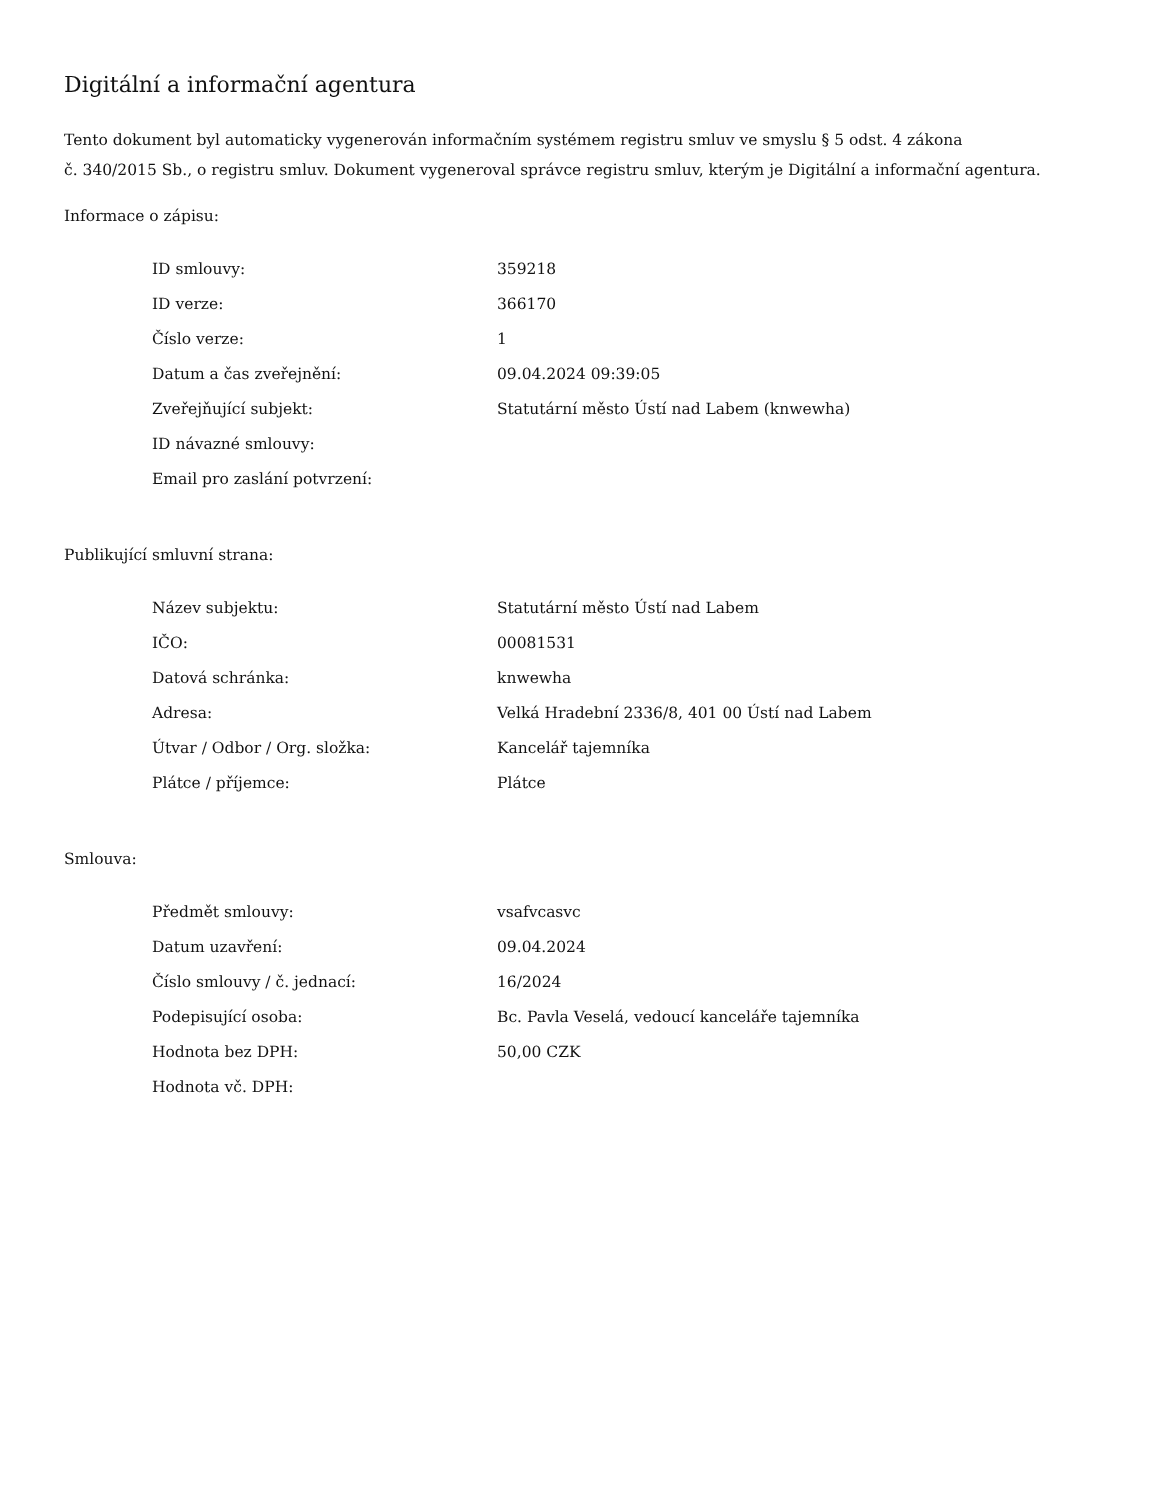Digitální a informační agentura
Tento dokument byl automaticky vygenerován informačním systémem registru smluv ve smyslu § 5 odst. 4 zákona
č. 340/2015 Sb., o registru smluv. Dokument vygeneroval správce registru smluv, kterým je Digitální a informační agentura.
Informace o zápisu:
| ID smlouvy: | 359218 |
| ID verze: | 366170 |
| Číslo verze: | 1 |
| Datum a čas zveřejnění: | 09.04.2024 09:39:05 |
| Zveřejňující subjekt: | Statutární město Ústí nad Labem (knwewha) |
| ID návazné smlouvy: | |
| Email pro zaslání potvrzení: | |
Publikující smluvní strana:
| Název subjektu: | Statutární město Ústí nad Labem |
| IČO: | 00081531 |
| Datová schránka: | knwewha |
| Adresa: | Velká Hradební 2336/8, 401 00 Ústí nad Labem |
| Útvar / Odbor / Org. složka: | Kancelář tajemníka |
| Plátce / příjemce: | Plátce |
Smlouva:
| Předmět smlouvy: | vsafvcasvc |
| Datum uzavření: | 09.04.2024 |
| Číslo smlouvy / č. jednací: | 16/2024 |
| Podepisující osoba: | Bc. Pavla Veselá, vedoucí kanceláře tajemníka |
| Hodnota bez DPH: | 50,00 CZK |
| Hodnota vč. DPH: | |